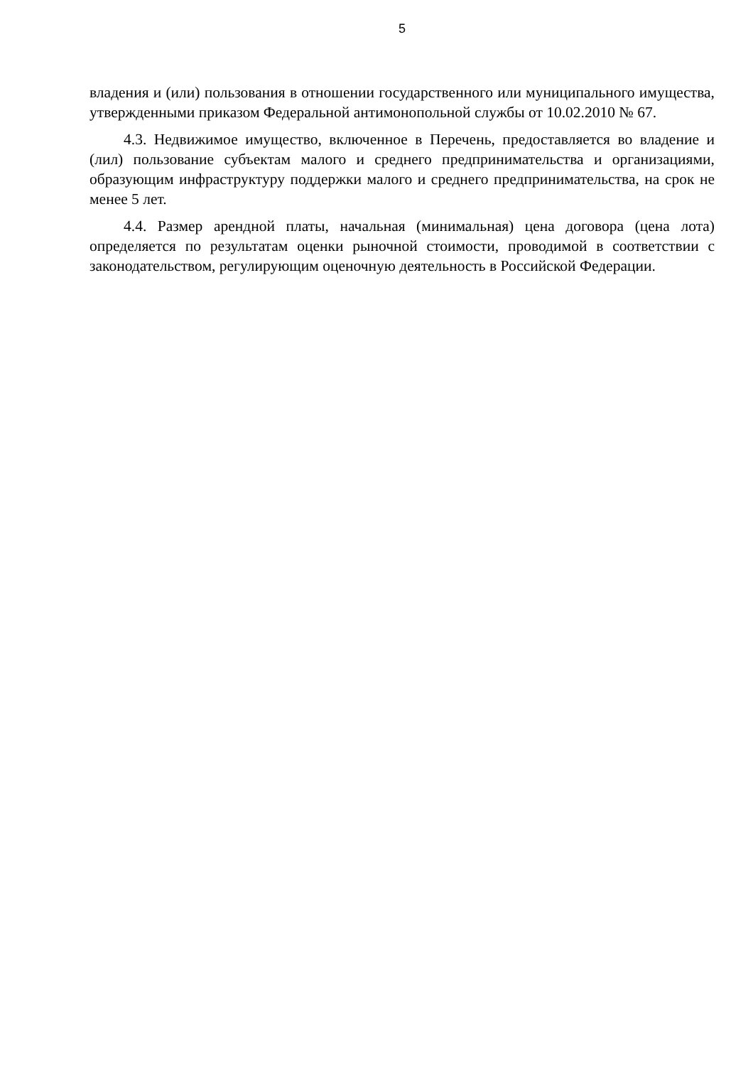5
владения и (или) пользования в отношении государственного или муниципального имущества, утвержденными приказом Федеральной антимонопольной службы от 10.02.2010 № 67.
4.3. Недвижимое имущество, включенное в Перечень, предоставляется во владение и (лил) пользование субъектам малого и среднего предпринимательства и организациями, образующим инфраструктуру поддержки малого и среднего предпринимательства, на срок не менее 5 лет.
4.4. Размер арендной платы, начальная (минимальная) цена договора (цена лота) определяется по результатам оценки рыночной стоимости, проводимой в соответствии с законодательством, регулирующим оценочную деятельность в Российской Федерации.